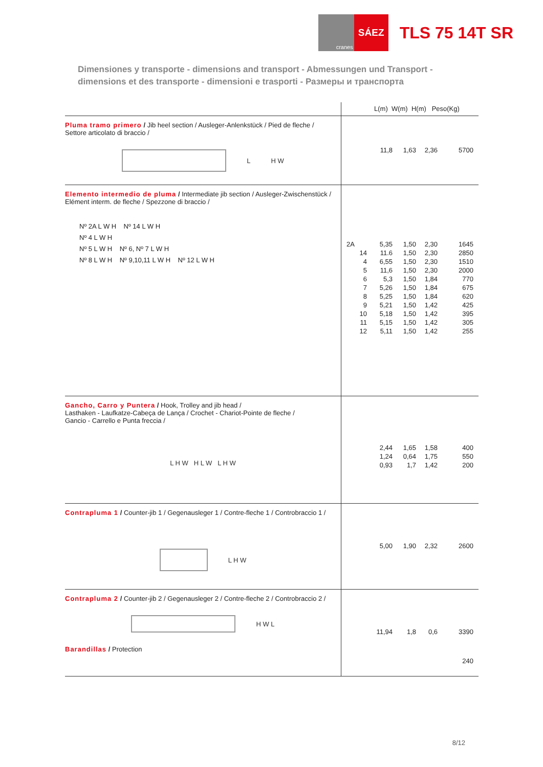cranes
SÁEZ
TLS 75 14T SR
Dimensiones y transporte - dimensions and transport - Abmessungen und Transport -
dimensions et des transporte - dimensioni e trasporti - Размеры и транспорта
| | L(m) W(m) H(m) Peso(Kg) |
| --- | --- |
| Pluma tramo primero / Jib heel section / Ausleger-Anlenkstück / Pied de fleche / Settore articolato di braccio / L H W | 11,8 1,63 2,36 5700 |
| Elemento intermedio de pluma / Intermediate jib section / Ausleger-Zwischenstück / Elément interm. de fleche / Spezzone di braccio / Nº 2A L W H Nº 14 L W H Nº 4 L W H Nº 5 L W H Nº 6, Nº 7 L W H Nº 8 L W H Nº 9,10,11 L W H Nº 12 L W H | 2A 5,35 1,50 2,30 1645 14 11.6 1,50 2,30 2850 4 6,55 1,50 2,30 1510 5 11,6 1,50 2,30 2000 6 5,3 1,50 1,84 770 7 5,26 1,50 1,84 675 8 5,25 1,50 1,84 620 9 5,21 1,50 1,42 425 10 5,18 1,50 1,42 395 11 5,15 1,50 1,42 305 12 5,11 1,50 1,42 255 |
| Gancho, Carro y Puntera / Hook, Trolley and jib head / Lasthaken - Laufkatze-Cabeça de Lança / Crochet - Chariot-Pointe de fleche / Gancio - Carrello e Punta freccia / L H W H L W L H W | 2,44 1,65 1,58 400 1,24 0,64 1,75 550 0,93 1,7 1,42 200 |
| Contrapluma 1 / Counter-jib 1 / Gegenausleger 1 / Contre-fleche 1 / Controbraccio 1 / L H W | 5,00 1,90 2,32 2600 |
| Contrapluma 2 / Counter-jib 2 / Gegenausleger 2 / Contre-fleche 2 / Controbraccio 2 / H W L Barandillas / Protection | 11,94 1,8 0,6 3390 240 |
8/12